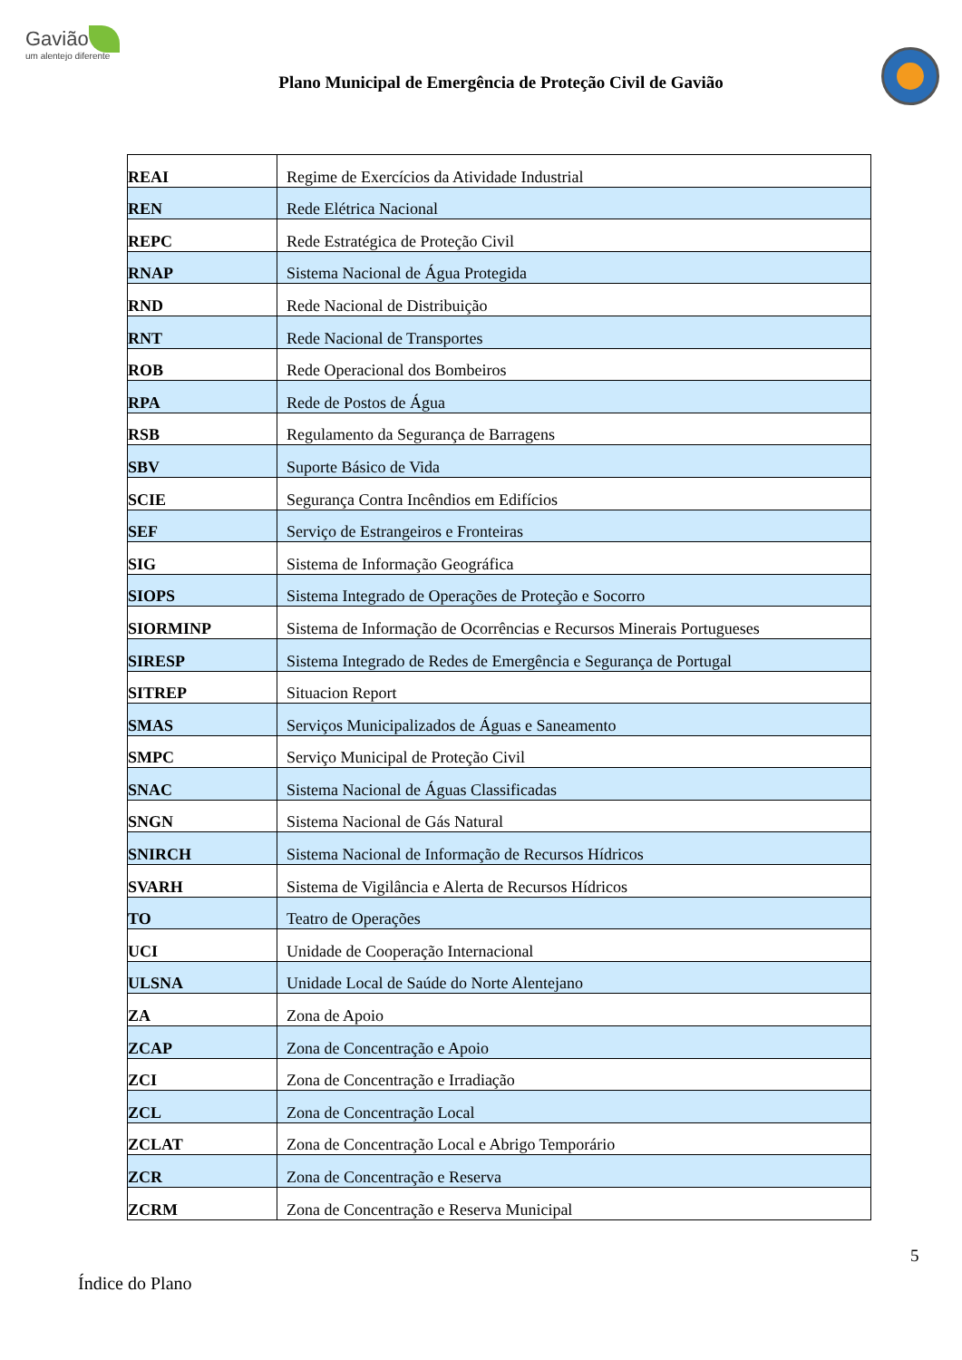Gavião
um alentejo diferente
Plano Municipal de Emergência de Proteção Civil de Gavião
| REAI | Regime de Exercícios da Atividade Industrial |
| REN | Rede Elétrica Nacional |
| REPC | Rede Estratégica de Proteção Civil |
| RNAP | Sistema Nacional de Água Protegida |
| RND | Rede Nacional de Distribuição |
| RNT | Rede Nacional de Transportes |
| ROB | Rede Operacional dos Bombeiros |
| RPA | Rede de Postos de Água |
| RSB | Regulamento da Segurança de Barragens |
| SBV | Suporte Básico de Vida |
| SCIE | Segurança Contra Incêndios em Edifícios |
| SEF | Serviço de Estrangeiros e Fronteiras |
| SIG | Sistema de Informação Geográfica |
| SIOPS | Sistema Integrado de Operações de Proteção e Socorro |
| SIORMINP | Sistema de Informação de Ocorrências e Recursos Minerais Portugueses |
| SIRESP | Sistema Integrado de Redes de Emergência e Segurança de Portugal |
| SITREP | Situacion Report |
| SMAS | Serviços Municipalizados de Águas e Saneamento |
| SMPC | Serviço Municipal de Proteção Civil |
| SNAC | Sistema Nacional de Águas Classificadas |
| SNGN | Sistema Nacional de Gás Natural |
| SNIRCH | Sistema Nacional de Informação de Recursos Hídricos |
| SVARH | Sistema de Vigilância e Alerta de Recursos Hídricos |
| TO | Teatro de Operações |
| UCI | Unidade de Cooperação Internacional |
| ULSNA | Unidade Local de Saúde do Norte Alentejano |
| ZA | Zona de Apoio |
| ZCAP | Zona de Concentração e Apoio |
| ZCI | Zona de Concentração e Irradiação |
| ZCL | Zona de Concentração Local |
| ZCLAT | Zona de Concentração Local e Abrigo Temporário |
| ZCR | Zona de Concentração e Reserva |
| ZCRM | Zona de Concentração e Reserva Municipal |
5
Índice do Plano